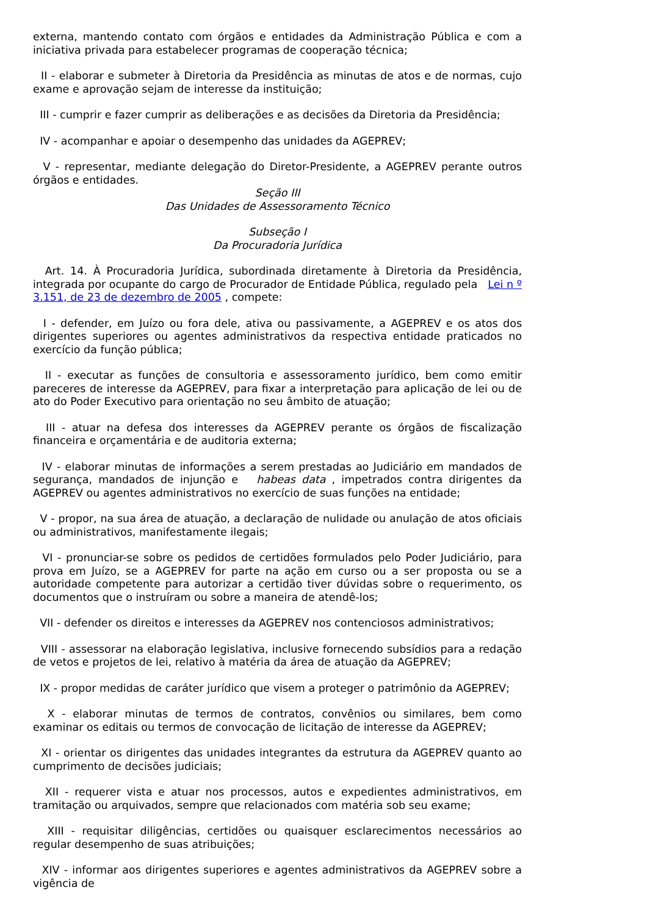externa, mantendo contato com órgãos e entidades da Administração Pública e com a iniciativa privada para estabelecer programas de cooperação técnica;
II - elaborar e submeter à Diretoria da Presidência as minutas de atos e de normas, cujo exame e aprovação sejam de interesse da instituição;
III - cumprir e fazer cumprir as deliberações e as decisões da Diretoria da Presidência;
IV - acompanhar e apoiar o desempenho das unidades da AGEPREV;
V - representar, mediante delegação do Diretor-Presidente, a AGEPREV perante outros órgãos e entidades.
Seção III
Das Unidades de Assessoramento Técnico
Subseção I
Da Procuradoria Jurídica
Art. 14. À Procuradoria Jurídica, subordinada diretamente à Diretoria da Presidência, integrada por ocupante do cargo de Procurador de Entidade Pública, regulado pela Lei n º 3.151, de 23 de dezembro de 2005 , compete:
I - defender, em Juízo ou fora dele, ativa ou passivamente, a AGEPREV e os atos dos dirigentes superiores ou agentes administrativos da respectiva entidade praticados no exercício da função pública;
II - executar as funções de consultoria e assessoramento jurídico, bem como emitir pareceres de interesse da AGEPREV, para fixar a interpretação para aplicação de lei ou de ato do Poder Executivo para orientação no seu âmbito de atuação;
III - atuar na defesa dos interesses da AGEPREV perante os órgãos de fiscalização financeira e orçamentária e de auditoria externa;
IV - elaborar minutas de informações a serem prestadas ao Judiciário em mandados de segurança, mandados de injunção e habeas data , impetrados contra dirigentes da AGEPREV ou agentes administrativos no exercício de suas funções na entidade;
V - propor, na sua área de atuação, a declaração de nulidade ou anulação de atos oficiais ou administrativos, manifestamente ilegais;
VI - pronunciar-se sobre os pedidos de certidões formulados pelo Poder Judiciário, para prova em Juízo, se a AGEPREV for parte na ação em curso ou a ser proposta ou se a autoridade competente para autorizar a certidão tiver dúvidas sobre o requerimento, os documentos que o instruíram ou sobre a maneira de atendê-los;
VII - defender os direitos e interesses da AGEPREV nos contenciosos administrativos;
VIII - assessorar na elaboração legislativa, inclusive fornecendo subsídios para a redação de vetos e projetos de lei, relativo à matéria da área de atuação da AGEPREV;
IX - propor medidas de caráter jurídico que visem a proteger o patrimônio da AGEPREV;
X - elaborar minutas de termos de contratos, convênios ou similares, bem como examinar os editais ou termos de convocação de licitação de interesse da AGEPREV;
XI - orientar os dirigentes das unidades integrantes da estrutura da AGEPREV quanto ao cumprimento de decisões judiciais;
XII - requerer vista e atuar nos processos, autos e expedientes administrativos, em tramitação ou arquivados, sempre que relacionados com matéria sob seu exame;
XIII - requisitar diligências, certidões ou quaisquer esclarecimentos necessários ao regular desempenho de suas atribuições;
XIV - informar aos dirigentes superiores e agentes administrativos da AGEPREV sobre a vigência de